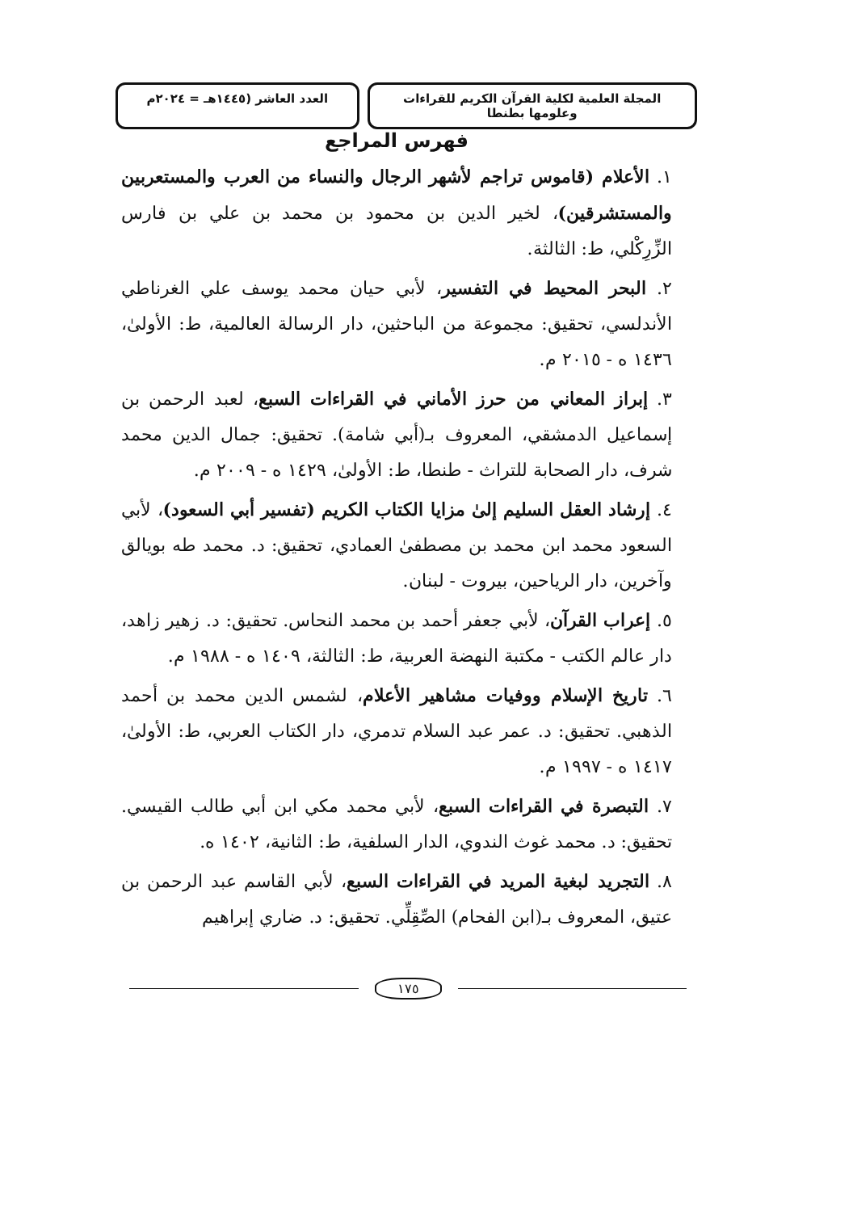المجلة العلمية لكلية القرآن الكريم للقراءات وعلومها بطنطا
العدد العاشر (١٤٤٥هـ = ٢٠٢٤م
فهرس المراجع
١. الأعلام (قاموس تراجم لأشهر الرجال والنساء من العرب والمستعربين والمستشرقين)، لخير الدين بن محمود بن محمد بن علي بن فارس الزِّرِكْلي، ط: الثالثة.
٢. البحر المحيط في التفسير، لأبي حيان محمد يوسف علي الغرناطي الأندلسي، تحقيق: مجموعة من الباحثين، دار الرسالة العالمية، ط: الأولىٰ، ١٤٣٦ ه - ٢٠١٥ م.
٣. إبراز المعاني من حرز الأماني في القراءات السبع، لعبد الرحمن بن إسماعيل الدمشقي، المعروف بـ(أبي شامة). تحقيق: جمال الدين محمد شرف، دار الصحابة للتراث - طنطا، ط: الأولىٰ، ١٤٢٩ ه - ٢٠٠٩ م.
٤. إرشاد العقل السليم إلىٰ مزايا الكتاب الكريم (تفسير أبي السعود)، لأبي السعود محمد ابن محمد بن مصطفىٰ العمادي، تحقيق: د. محمد طه بويالق وآخرين، دار الرياحين، بيروت - لبنان.
٥. إعراب القرآن، لأبي جعفر أحمد بن محمد النحاس. تحقيق: د. زهير زاهد، دار عالم الكتب - مكتبة النهضة العربية، ط: الثالثة، ١٤٠٩ ه - ١٩٨٨ م.
٦. تاريخ الإسلام ووفيات مشاهير الأعلام، لشمس الدين محمد بن أحمد الذهبي. تحقيق: د. عمر عبد السلام تدمري، دار الكتاب العربي، ط: الأولىٰ، ١٤١٧ ه - ١٩٩٧ م.
٧. التبصرة في القراءات السبع، لأبي محمد مكي ابن أبي طالب القيسي. تحقيق: د. محمد غوث الندوي، الدار السلفية، ط: الثانية، ١٤٠٢ ه.
٨. التجريد لبغية المريد في القراءات السبع، لأبي القاسم عبد الرحمن بن عتيق، المعروف بـ(ابن الفحام) الصِّقِلِّي. تحقيق: د. ضاري إبراهيم
١٧٥